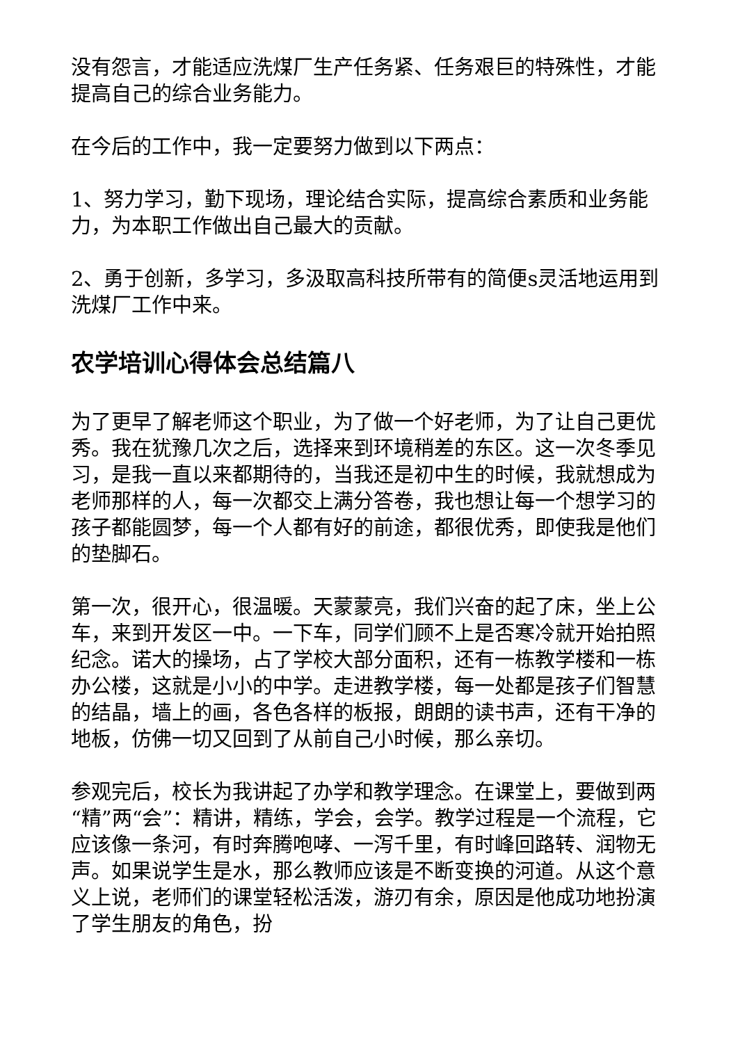没有怨言，才能适应洗煤厂生产任务紧、任务艰巨的特殊性，才能提高自己的综合业务能力。
在今后的工作中，我一定要努力做到以下两点：
1、努力学习，勤下现场，理论结合实际，提高综合素质和业务能力，为本职工作做出自己最大的贡献。
2、勇于创新，多学习，多汲取高科技所带有的简便s灵活地运用到洗煤厂工作中来。
农学培训心得体会总结篇八
为了更早了解老师这个职业，为了做一个好老师，为了让自己更优秀。我在犹豫几次之后，选择来到环境稍差的东区。这一次冬季见习，是我一直以来都期待的，当我还是初中生的时候，我就想成为老师那样的人，每一次都交上满分答卷，我也想让每一个想学习的孩子都能圆梦，每一个人都有好的前途，都很优秀，即使我是他们的垫脚石。
第一次，很开心，很温暖。天蒙蒙亮，我们兴奋的起了床，坐上公车，来到开发区一中。一下车，同学们顾不上是否寒冷就开始拍照纪念。诺大的操场，占了学校大部分面积，还有一栋教学楼和一栋办公楼，这就是小小的中学。走进教学楼，每一处都是孩子们智慧的结晶，墙上的画，各色各样的板报，朗朗的读书声，还有干净的地板，仿佛一切又回到了从前自己小时候，那么亲切。
参观完后，校长为我讲起了办学和教学理念。在课堂上，要做到两“精”两“会”：精讲，精练，学会，会学。教学过程是一个流程，它应该像一条河，有时奔腾咆哮、一泻千里，有时峰回路转、润物无声。如果说学生是水，那么教师应该是不断变换的河道。从这个意义上说，老师们的课堂轻松活泼，游刃有余，原因是他成功地扮演了学生朋友的角色，扮